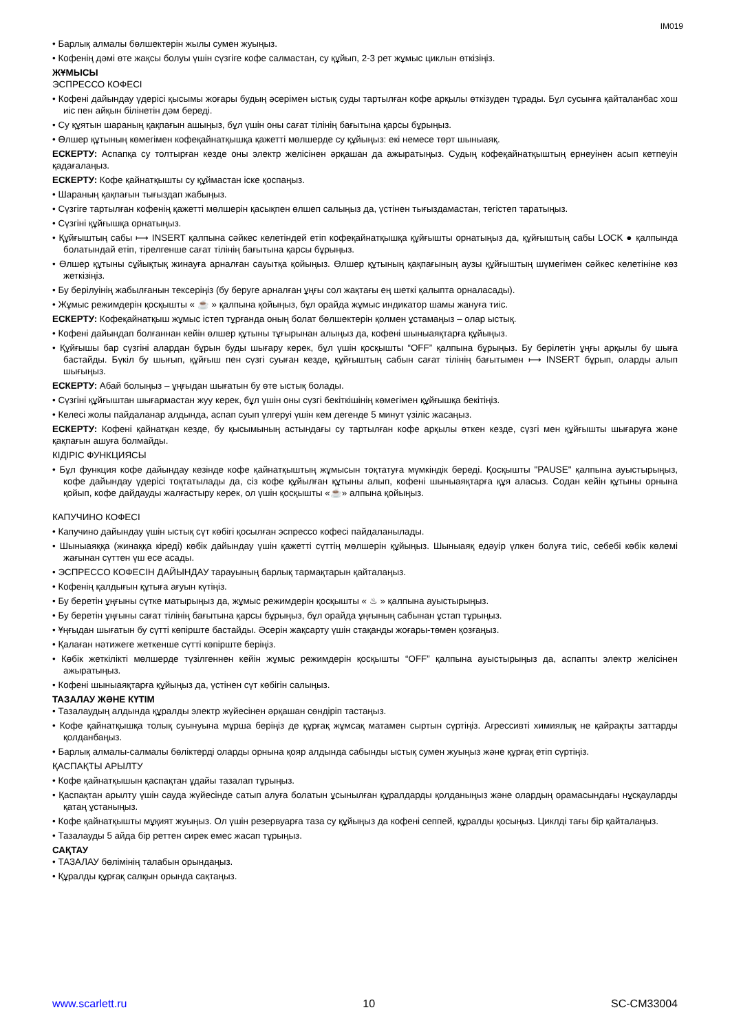IM019
• Барлық алмалы бөлшектерін жылы сумен жуыңыз.
• Кофенің дәмі өте жақсы болуы үшін сүзгіге кофе салмастан, су құйып, 2-3 рет жұмыс циклын өткізіңіз.
ЖҰМЫСЫ
ЭСПРЕССО КОФЕСІ
• Кофені дайындау үдерісі қысымы жоғары будың әсерімен ыстық суды тартылған кофе арқылы өткізуден тұрады. Бұл сусынға қайталанбас хош иіс пен айқын білінетін дәм береді.
• Су құятын шараның қақпағын ашыңыз, бұл үшін оны сағат тілінің бағытына қарсы бұрыңыз.
• Өлшер құтының көмегімен кофеқайнатқышқа қажетті мөлшерде су құйыңыз: екі немесе төрт шыныаяқ.
ЕСКЕРТУ: Аспапқа су толтырған кезде оны электр желісінен әрқашан да ажыратыңыз. Судың кофеқайнатқыштың ернеуінен асып кетпеуін қадағалаңыз.
ЕСКЕРТУ: Кофе қайнатқышты су құймастан іске қоспаңыз.
• Шараның қақпағын тығыздап жабыңыз.
• Сүзгіге тартылған кофенің қажетті мөлшерін қасықпен өлшеп салыңыз да, үстінен тығыздамастан, тегістеп таратыңыз.
• Сүзгіні құйғышқа орнатыңыз.
• Құйғыштың сабы ⟼ INSERT қалпына сәйкес келетіндей етіп кофеқайнатқышқа құйғышты орнатыңыз да, құйғыштың сабы LOCK ● қалпында болатындай етіп, тірелгенше сағат тілінің бағытына қарсы бұрыңыз.
• Өлшер құтыны сұйықтық жинауға арналған сауытқа қойыңыз. Өлшер құтының қақпағының аузы құйғыштың шүмегімен сәйкес келетініне көз жеткізіңіз.
• Бу берілуінің жабылғанын тексеріңіз (бу беруге арналған ұңғы сол жақтағы ең шеткі қалыпта орналасады).
• Жұмыс режимдерін қосқышты « ☕ » қалпына қойыңыз, бұл орайда жұмыс индикатор шамы жануға тиіс.
ЕСКЕРТУ: Кофеқайнатқыш жұмыс істеп тұрғанда оның болат бөлшектерін қолмен ұстамаңыз – олар ыстық.
• Кофені дайындап болғаннан кейін өлшер құтыны тұғырынан алыңыз да, кофені шыныаяқтарға құйыңыз.
• Құйғышы бар сүзгіні алардан бұрын буды шығару керек, бұл үшін қосқышты “OFF” қалпына бұрыңыз. Бу берілетін ұңғы арқылы бу шыға бастайды. Бүкіл бу шығып, құйғыш пен сүзгі суыған кезде, құйғыштың сабын сағат тілінің бағытымен ⟼ INSERT бұрып, оларды алып шығыңыз.
ЕСКЕРТУ: Абай болыңыз – ұңғыдан шығатын бу өте ыстық болады.
• Сүзгіні құйғыштан шығармастан жуу керек, бұл үшін оны сүзгі бекіткішінің көмегімен құйғышқа бекітіңіз.
• Келесі жолы пайдаланар алдында, аспап суып үлгеруі үшін кем дегенде 5 минут үзіліс жасаңыз.
ЕСКЕРТУ: Кофені қайнатқан кезде, бу қысымының астындағы су тартылған кофе арқылы өткен кезде, сүзгі мен құйғышты шығаруға және қақпағын ашуға болмайды.
КІДІРІС ФУНКЦИЯСЫ
• Бұл функция кофе дайындау кезінде кофе қайнатқыштың жұмысын тоқтатуға мүмкіндік береді. Қосқышты "PAUSE" қалпына ауыстырыңыз, кофе дайындау үдерісі тоқтатылады да, сіз кофе құйылған құтыны алып, кофені шыныаяқтарға құя аласыз. Содан кейін құтыны орнына қойып, кофе дайдауды жалғастыру керек, ол үшін қосқышты «☕» алпына қойыңыз.
КАПУЧИНО КОФЕСІ
• Капучино дайындау үшін ыстық сүт көбігі қосылған эспрессо кофесі пайдаланылады.
• Шыныаяққа (жинаққа кіреді) көбік дайындау үшін қажетті сүттің мөлшерін құйыңыз. Шыныаяқ едәуір үлкен болуға тиіс, себебі көбік көлемі жағынан сүттен үш есе асады.
• ЭСПРЕССО КОФЕСІН ДАЙЫНДАУ тарауының барлық тармақтарын қайталаңыз.
• Кофенің қалдығын құтыға ағуын күтіңіз.
• Бу беретін ұңғыны сүтке матырыңыз да, жұмыс режимдерін қосқышты « ♨ » қалпына ауыстырыңыз.
• Бу беретін ұңғыны сағат тілінің бағытына қарсы бұрыңыз, бұл орайда ұңғының сабынан ұстап тұрыңыз.
• Ұңғыдан шығатын бу сүтті көпірште бастайды. Әсерін жақсарту үшін стақанды жоғары-төмен қозғаңыз.
• Қалаған нәтижеге жеткенше сүтті көпірште беріңіз.
• Көбік жеткілікті мөлшерде түзілгеннен кейін жұмыс режимдерін қосқышты “OFF” қалпына ауыстырыңыз да, аспапты электр желісінен ажыратыңыз.
• Кофені шыныаяқтарға құйыңыз да, үстінен сүт көбігін салыңыз.
ТАЗАЛАУ ЖӘНЕ КҮТІМ
• Тазалаудың алдында құралды электр жүйесінен әрқашан сөндіріп тастаңыз.
• Кофе қайнатқышқа толық суынуына мұрша беріңіз де құрғақ жұмсақ матамен сыртын сүртіңіз. Агрессивті химиялық не қайрақты заттарды қолданбаңыз.
• Барлық алмалы-салмалы бөліктерді оларды орнына қояр алдында сабынды ыстық сумен жуыңыз және құрғақ етіп сүртіңіз.
ҚАСПАҚТЫ АРЫЛТУ
• Кофе қайнатқышын қаспақтан ұдайы тазалап тұрыңыз.
• Қаспақтан арылту үшін сауда жүйесінде сатып алуға болатын ұсынылған құралдарды қолданыңыз және олардың орамасындағы нұсқауларды қатаң ұстаныңыз.
• Кофе қайнатқышты мұқият жуыңыз. Ол үшін резервуарға таза су құйыңыз да кофені сеппей, құралды қосыңыз. Циклді тағы бір қайталаңыз.
• Тазалауды 5 айда бір реттен сирек емес жасап тұрыңыз.
САҚТАУ
• ТАЗАЛАУ бөлімінің талабын орындаңыз.
• Құралды құрғақ салқын орында сақтаңыз.
www.scarlett.ru 10 SC-CM33004